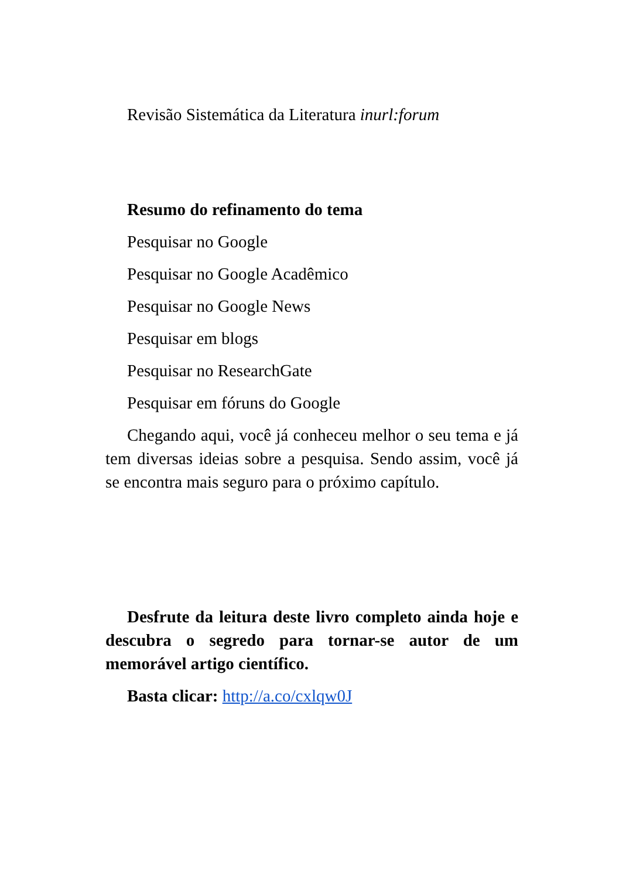Revisão Sistemática da Literatura inurl:forum
Resumo do refinamento do tema
Pesquisar no Google
Pesquisar no Google Acadêmico
Pesquisar no Google News
Pesquisar em blogs
Pesquisar no ResearchGate
Pesquisar em fóruns do Google
Chegando aqui, você já conheceu melhor o seu tema e já tem diversas ideias sobre a pesquisa. Sendo assim, você já se encontra mais seguro para o próximo capítulo.
Desfrute da leitura deste livro completo ainda hoje e descubra o segredo para tornar-se autor de um memorável artigo científico.
Basta clicar: http://a.co/cxlqw0J